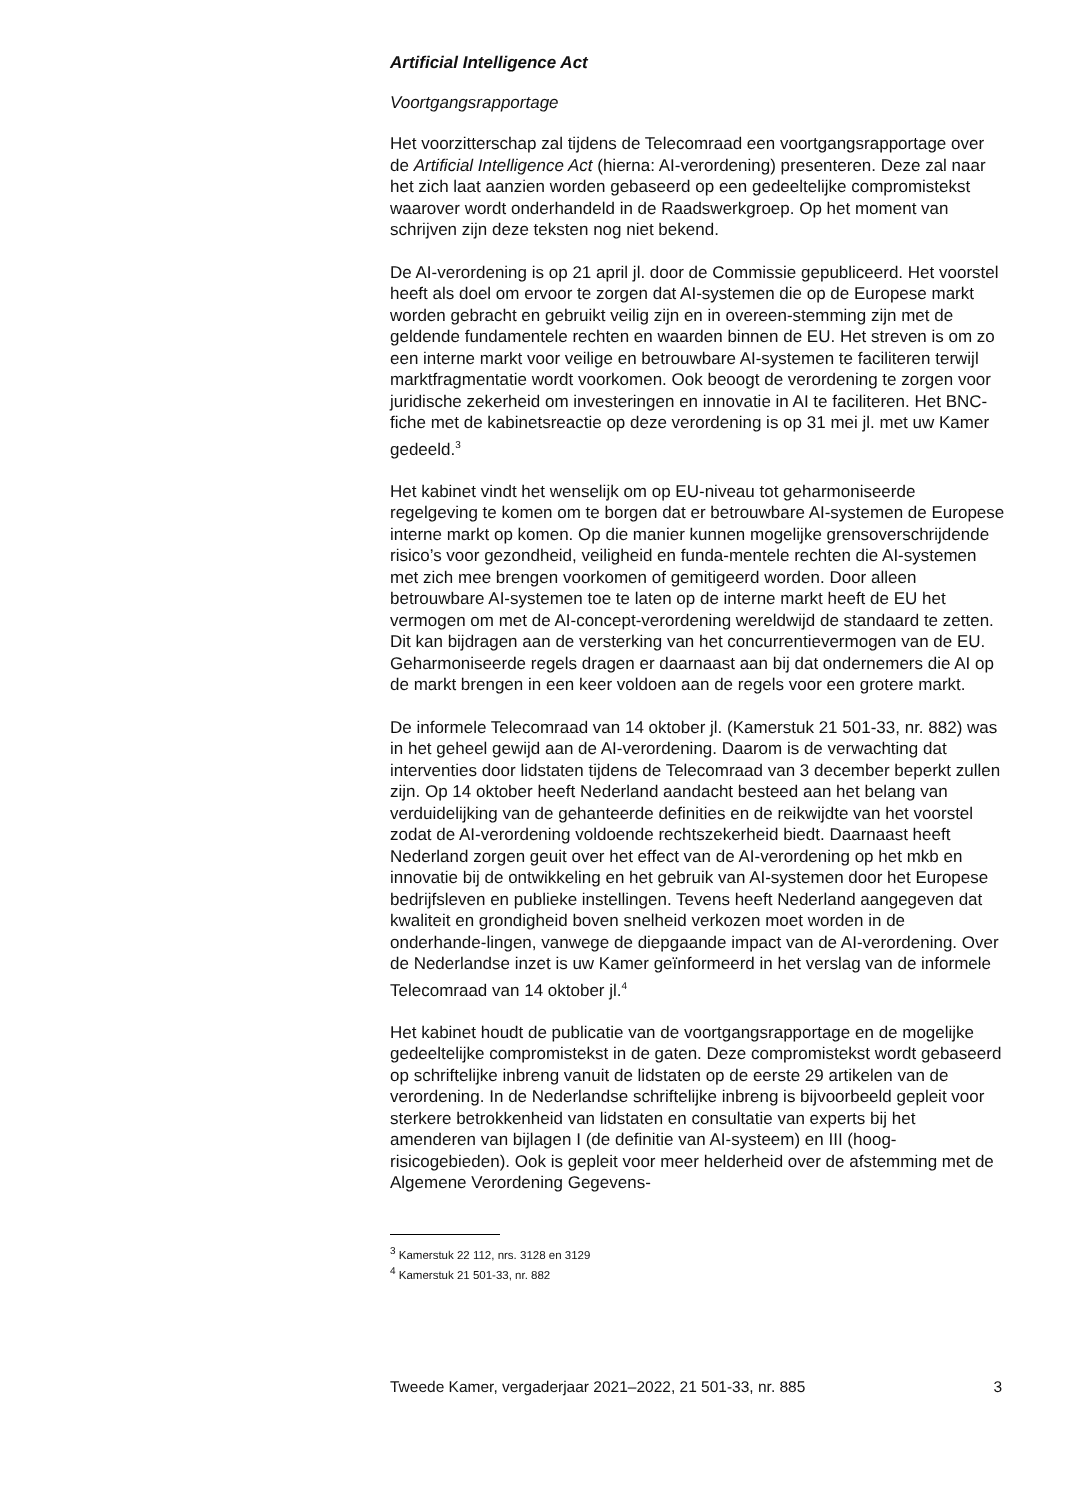Artificial Intelligence Act
Voortgangsrapportage
Het voorzitterschap zal tijdens de Telecomraad een voortgangsrapportage over de Artificial Intelligence Act (hierna: AI-verordening) presenteren. Deze zal naar het zich laat aanzien worden gebaseerd op een gedeeltelijke compromistekst waarover wordt onderhandeld in de Raadswerkgroep. Op het moment van schrijven zijn deze teksten nog niet bekend.
De AI-verordening is op 21 april jl. door de Commissie gepubliceerd. Het voorstel heeft als doel om ervoor te zorgen dat AI-systemen die op de Europese markt worden gebracht en gebruikt veilig zijn en in overeen-stemming zijn met de geldende fundamentele rechten en waarden binnen de EU. Het streven is om zo een interne markt voor veilige en betrouwbare AI-systemen te faciliteren terwijl marktfragmentatie wordt voorkomen. Ook beoogt de verordening te zorgen voor juridische zekerheid om investeringen en innovatie in AI te faciliteren. Het BNC-fiche met de kabinetsreactie op deze verordening is op 31 mei jl. met uw Kamer gedeeld.<sup>3</sup>
Het kabinet vindt het wenselijk om op EU-niveau tot geharmoniseerde regelgeving te komen om te borgen dat er betrouwbare AI-systemen de Europese interne markt op komen. Op die manier kunnen mogelijke grensoverschrijdende risico’s voor gezondheid, veiligheid en funda-mentele rechten die AI-systemen met zich mee brengen voorkomen of gemitigeerd worden. Door alleen betrouwbare AI-systemen toe te laten op de interne markt heeft de EU het vermogen om met de AI-concept-verordening wereldwijd de standaard te zetten. Dit kan bijdragen aan de versterking van het concurrentievermogen van de EU. Geharmoniseerde regels dragen er daarnaast aan bij dat ondernemers die AI op de markt brengen in een keer voldoen aan de regels voor een grotere markt.
De informele Telecomraad van 14 oktober jl. (Kamerstuk 21 501-33, nr. 882) was in het geheel gewijd aan de AI-verordening. Daarom is de verwachting dat interventies door lidstaten tijdens de Telecomraad van 3 december beperkt zullen zijn. Op 14 oktober heeft Nederland aandacht besteed aan het belang van verduidelijking van de gehanteerde definities en de reikwijdte van het voorstel zodat de AI-verordening voldoende rechtszekerheid biedt. Daarnaast heeft Nederland zorgen geuit over het effect van de AI-verordening op het mkb en innovatie bij de ontwikkeling en het gebruik van AI-systemen door het Europese bedrijfsleven en publieke instellingen. Tevens heeft Nederland aangegeven dat kwaliteit en grondigheid boven snelheid verkozen moet worden in de onderhande-lingen, vanwege de diepgaande impact van de AI-verordening. Over de Nederlandse inzet is uw Kamer geïnformeerd in het verslag van de informele Telecomraad van 14 oktober jl.<sup>4</sup>
Het kabinet houdt de publicatie van de voortgangsrapportage en de mogelijke gedeeltelijke compromistekst in de gaten. Deze compromistekst wordt gebaseerd op schriftelijke inbreng vanuit de lidstaten op de eerste 29 artikelen van de verordening. In de Nederlandse schriftelijke inbreng is bijvoorbeeld gepleit voor sterkere betrokkenheid van lidstaten en consultatie van experts bij het amenderen van bijlagen I (de definitie van AI-systeem) en III (hoog-risicogebieden). Ook is gepleit voor meer helderheid over de afstemming met de Algemene Verordening Gegevens-
<sup>3</sup> Kamerstuk 22 112, nrs. 3128 en 3129
<sup>4</sup> Kamerstuk 21 501-33, nr. 882
Tweede Kamer, vergaderjaar 2021–2022, 21 501-33, nr. 885 3